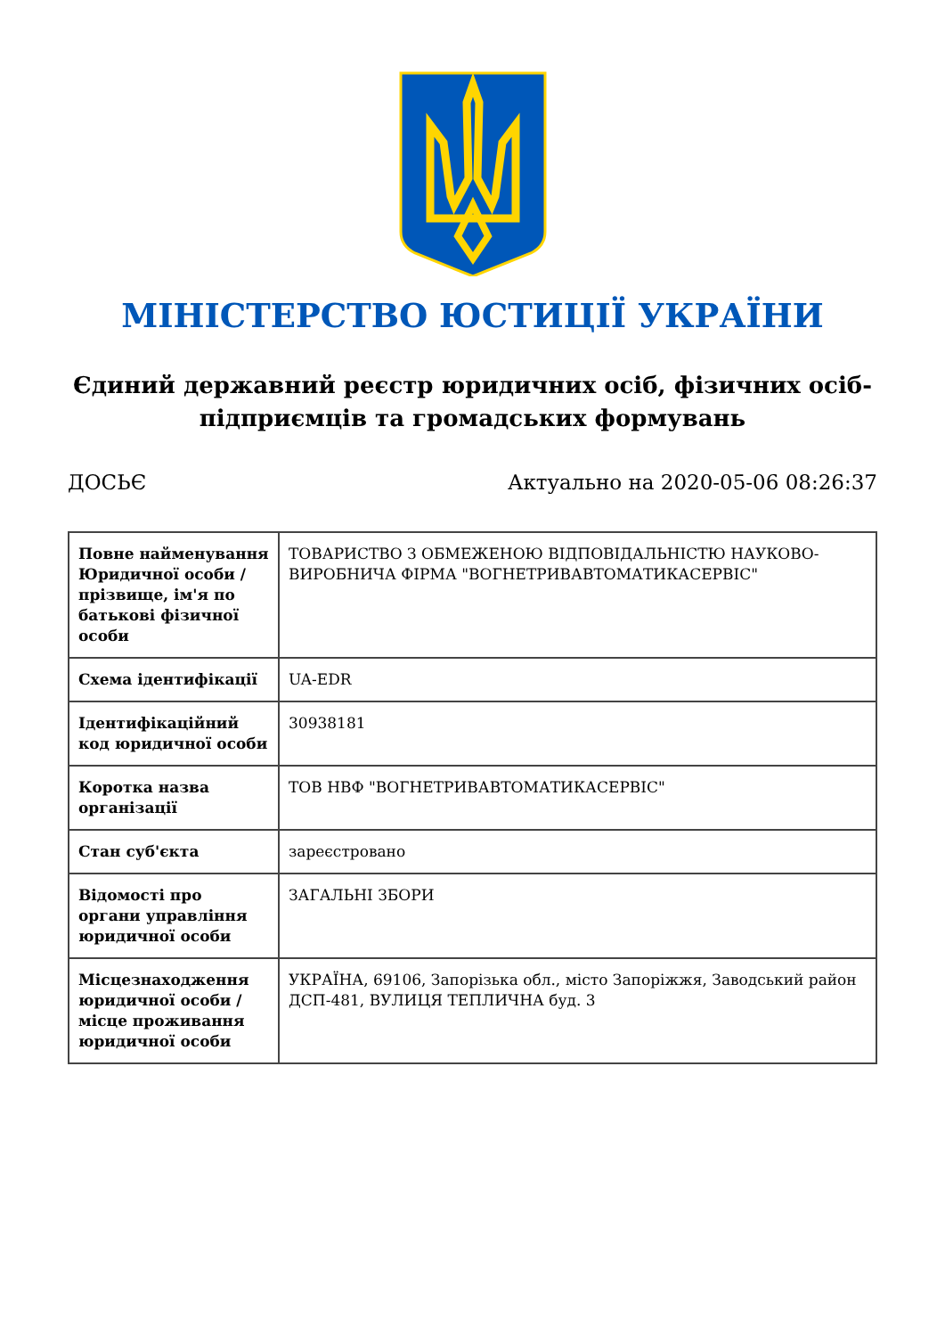МІНІСТЕРСТВО ЮСТИЦІЇ УКРАЇНИ
Єдиний державний реєстр юридичних осіб, фізичних осіб-підприємців та громадських формувань
ДОСЬЄ Актуально на 2020-05-06 08:26:37
| Повне найменування Юридичної особи / прізвище, ім'я по батькові фізичної особи | ТОВАРИСТВО З ОБМЕЖЕНОЮ ВІДПОВІДАЛЬНІСТЮ НАУКОВО-ВИРОБНИЧА ФІРМА "ВОГНЕТРИВАВТОМАТИКАСЕРВІС" |
| Схема ідентифікації | UA-EDR |
| Ідентифікаційний код юридичної особи | 30938181 |
| Коротка назва організації | ТОВ НВФ "ВОГНЕТРИВАВТОМАТИКАСЕРВІС" |
| Стан суб'єкта | зареєстровано |
| Відомості про органи управління юридичної особи | ЗАГАЛЬНІ ЗБОРИ |
| Місцезнаходження юридичної особи / місце проживання юридичної особи | УКРАЇНА, 69106, Запорізька обл., місто Запоріжжя, Заводський район ДСП-481, ВУЛИЦЯ ТЕПЛИЧНА буд. 3 |